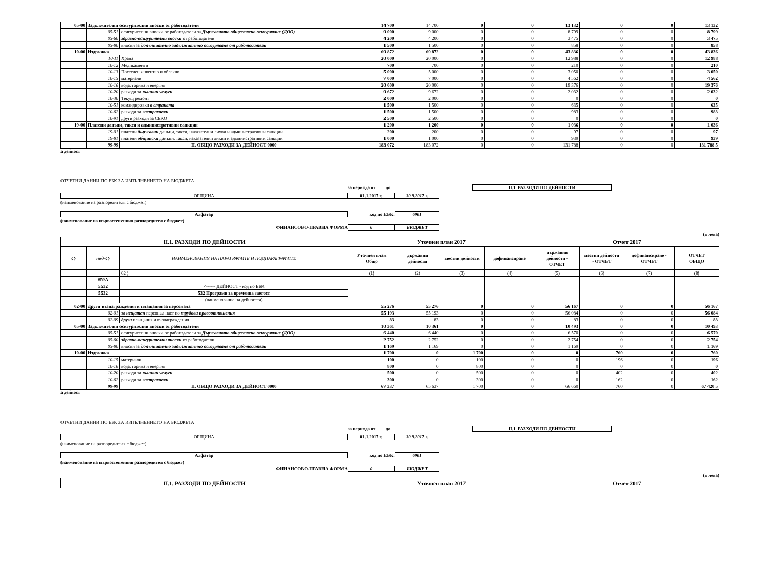| 05-00 | Задължителни осигурителни вноски от работодатели | | 14 700 | 14 700 | 0 | 0 | 13 132 | 0 | 0 | 13 132 |
| | 05-51 | осигурителни вноски от работодатели за Държавното обществено осигуряване (ДОО) | 9 000 | 9 000 | 0 | 0 | 8 799 | 0 | 0 | 8 799 |
| | 05-60 | здравно-осигурителни вноски от работодатели | 4 200 | 4 200 | 0 | 0 | 3 475 | 0 | 0 | 3 475 |
| | 05-80 | вноски за допълнително задължително осигуряване от работодатели | 1 500 | 1 500 | 0 | 0 | 858 | 0 | 0 | 858 |
| 10-00 | Издръжка | | 69 872 | 69 872 | 0 | 0 | 43 836 | 0 | 0 | 43 836 |
| | 10-11 | Храна | 20 000 | 20 000 | 0 | 0 | 12 988 | 0 | 0 | 12 988 |
| | 10-12 | Медикаменти | 700 | 700 | 0 | 0 | 210 | 0 | 0 | 210 |
| | 10-13 | Постелен инвентар и облекло | 5 000 | 5 000 | 0 | 0 | 3 050 | 0 | 0 | 3 050 |
| | 10-15 | материали | 7 000 | 7 000 | 0 | 0 | 4 562 | 0 | 0 | 4 562 |
| | 10-16 | вода, горива и енергия | 20 000 | 20 000 | 0 | 0 | 19 376 | 0 | 0 | 19 376 |
| | 10-20 | разходи за външни услуги | 9 672 | 9 672 | 0 | 0 | 2 032 | 0 | 0 | 2 032 |
| | 10-30 | Текущ ремонт | 2 000 | 2 000 | 0 | 0 | 0 | 0 | 0 | 0 |
| | 10-51 | командировки в страната | 1 500 | 1 500 | 0 | 0 | 635 | 0 | 0 | 635 |
| | 10-62 | разходи за застраховки | 1 500 | 1 500 | 0 | 0 | 983 | 0 | 0 | 983 |
| | 10-91 | други разходи за СБКО | 2 500 | 2 500 | 0 | 0 | 0 | 0 | 0 | 0 |
| 19-00 | Платени данъци, такси и административни санкции | | 1 200 | 1 200 | 0 | 0 | 1 036 | 0 | 0 | 1 036 |
| | 19-01 | платени държавни данъци, такси, наказателни лихви и административни санкции | 200 | 200 | 0 | 0 | 97 | 0 | 0 | 97 |
| | 19-81 | платени общински данъци, такси, наказателни лихви и административни санкции | 1 000 | 1 000 | 0 | 0 | 939 | 0 | 0 | 939 |
| | 99-99 | II. ОБЩО РАЗХОДИ ЗА ДЕЙНОСТ 0000 | 183 072 | 183 072 | 0 | 0 | 131 788 | 0 | 0 | 131 788 5 |
а дейност
ОТЧЕТНИ ДАННИ ПО ЕБК ЗА ИЗПЪЛНЕНИЕТО НА БЮДЖЕТА
за периода от до II.1. РАЗХОДИ ПО ДЕЙНОСТИ
ОБЩИНА 01.1.2017 г. 30.9.2017 г.
(наименование на разпоредителя с бюджет)
Алфатар код по ЕБК: 6901
(наименование на първостепенния разпоредител с бюджет)
ФИНАНСОВО-ПРАВНА ФОРМА 0 БЮДЖЕТ
(в лева)
| II.1. РАЗХОДИ ПО ДЕЙНОСТИ | | | Уточнен план 2017 | | | | Отчет 2017 | | | |
| §§ | под-§§ | НАИМЕНОВАНИЯ НА ПАРАГРАФИТЕ И ПОДПАРАГРАФИТЕ | Уточнен план Общо | държавни дейности | местни дейности | дофинансиране | държавни дейности - ОТЧЕТ | местни дейности - ОТЧЕТ | дофинансиране - ОТЧЕТ | ОТЧЕТ ОБЩО |
| | | 02 ¦ | (1) | (2) | (3) | (4) | (5) | (6) | (7) | (8) |
| | #N/A | | | | | | | | | |
| | 5532 | <------ ДЕЙНОСТ - код по ЕБК | | | | | | | | |
| | 5532 | 532 Програми за временна заетост | | | | | | | | |
| | | (наименование на дейността) | | | | | | | | |
| 02-00 | Други възнаграждения и плащания за персонала | | 55 276 | 55 276 | 0 | 0 | 56 167 | 0 | 0 | 56 167 |
| | 02-01 | за нещатен персонал нает по трудови правоотношения | 55 193 | 55 193 | 0 | 0 | 56 084 | 0 | 0 | 56 084 |
| | 02-09 | други плащания и възнаграждения | 83 | 83 | 0 | 0 | 83 | 0 | 0 | 83 |
| 05-00 | Задължителни осигурителни вноски от работодатели | | 10 361 | 10 361 | 0 | 0 | 10 493 | 0 | 0 | 10 493 |
| | 05-51 | осигурителни вноски от работодатели за Държавното обществено осигуряване (ДОО) | 6 440 | 6 440 | 0 | 0 | 6 570 | 0 | 0 | 6 570 |
| | 05-60 | здравно-осигурителни вноски от работодатели | 2 752 | 2 752 | 0 | 0 | 2 754 | 0 | 0 | 2 754 |
| | 05-80 | вноски за допълнително задължително осигуряване от работодатели | 1 169 | 1 169 | 0 | 0 | 1 169 | 0 | 0 | 1 169 |
| 10-00 | Издръжка | | 1 700 | 0 | 1 700 | 0 | 0 | 760 | 0 | 760 |
| | 10-15 | материали | 100 | 0 | 100 | 0 | 0 | 196 | 0 | 196 |
| | 10-16 | вода, горива и енергия | 800 | 0 | 800 | 0 | 0 | 0 | 0 | 0 |
| | 10-20 | разходи за външни услуги | 500 | 0 | 500 | 0 | 0 | 402 | 0 | 402 |
| | 10-62 | разходи за застраховки | 300 | 0 | 300 | 0 | 0 | 162 | 0 | 162 |
| | 99-99 | II. ОБЩО РАЗХОДИ ЗА ДЕЙНОСТ 0000 | 67 337 | 65 637 | 1 700 | 0 | 66 660 | 760 | 0 | 67 420 5 |
а дейност
ОТЧЕТНИ ДАННИ ПО ЕБК ЗА ИЗПЪЛНЕНИЕТО НА БЮДЖЕТА
за периода от до II.1. РАЗХОДИ ПО ДЕЙНОСТИ
ОБЩИНА 01.1.2017 г. 30.9.2017 г.
(наименование на разпоредителя с бюджет)
Алфатар код по ЕБК: 6901
(наименование на първостепенния разпоредител с бюджет)
ФИНАНСОВО-ПРАВНА ФОРМА 0 БЮДЖЕТ
(в лева)
| II.1. РАЗХОДИ ПО ДЕЙНОСТИ | Уточнен план 2017 | Отчет 2017 |